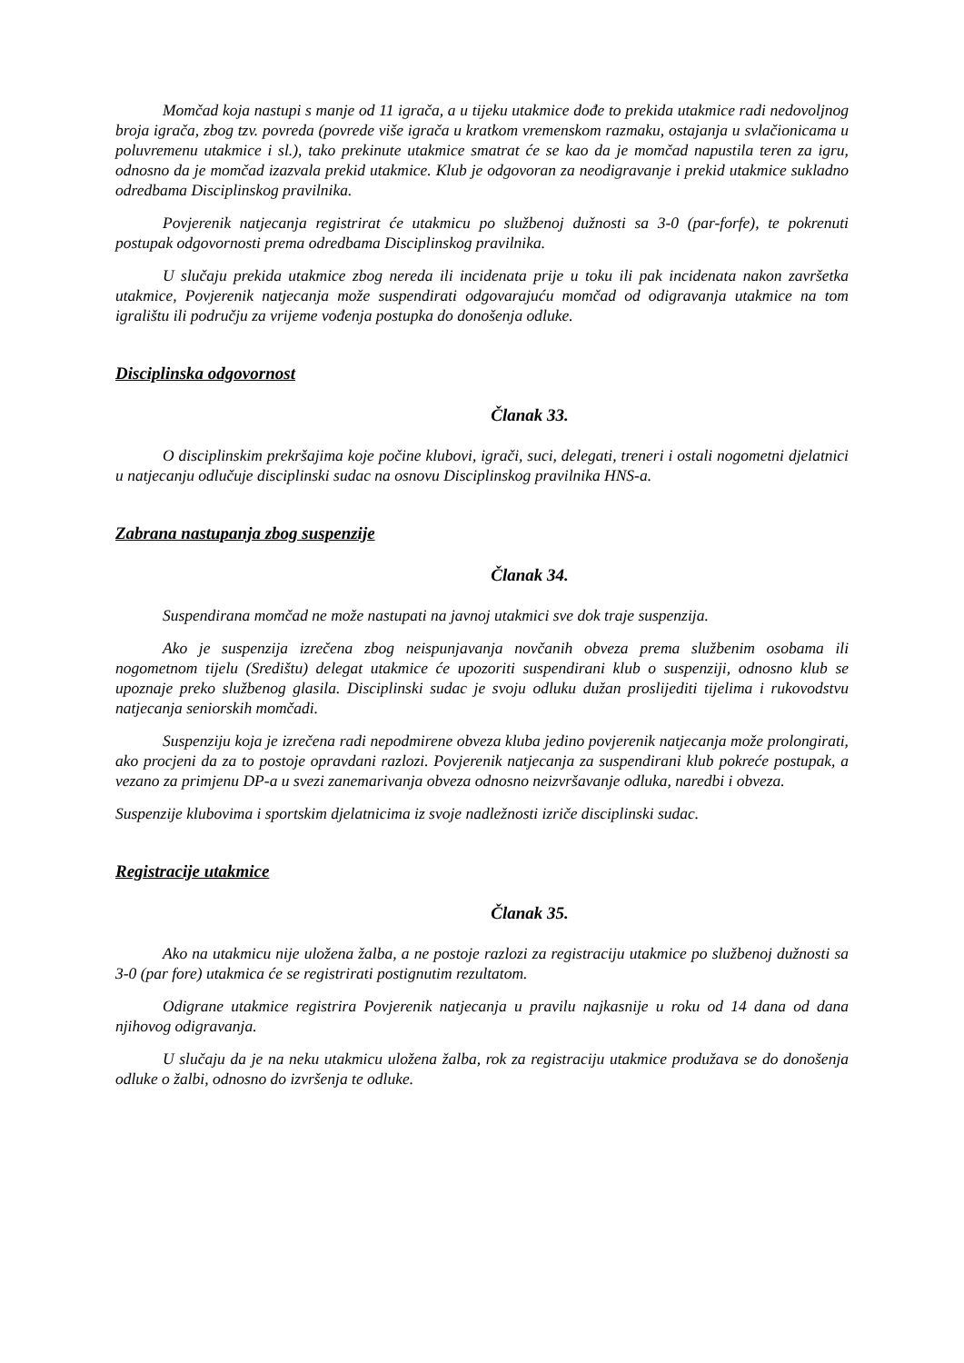Momčad koja nastupi s manje od 11 igrača, a u tijeku utakmice dođe to prekida utakmice radi nedovoljnog broja igrača, zbog tzv. povreda (povrede više igrača u kratkom vremenskom razmaku, ostajanja u svlačionicama u poluvremenu utakmice i sl.), tako prekinute utakmice smatrat će se kao da je momčad napustila teren za igru, odnosno da je momčad izazvala prekid utakmice. Klub je odgovoran za neodigravanje i prekid utakmice sukladno odredbama Disciplinskog pravilnika.
Povjerenik natjecanja registrirat će utakmicu po službenoj dužnosti sa 3-0 (par-forfe), te pokrenuti postupak odgovornosti prema odredbama Disciplinskog pravilnika.
U slučaju prekida utakmice zbog nereda ili incidenata prije u toku ili pak incidenata nakon završetka utakmice, Povjerenik natjecanja može suspendirati odgovarajuću momčad od odigravanja utakmice na tom igralištu ili području za vrijeme vođenja postupka do donošenja odluke.
Disciplinska odgovornost
Članak 33.
O disciplinskim prekršajima koje počine klubovi, igrači, suci, delegati, treneri i ostali nogometni djelatnici u natjecanju odlučuje disciplinski sudac na osnovu Disciplinskog pravilnika HNS-a.
Zabrana nastupanja zbog suspenzije
Članak 34.
Suspendirana momčad ne može nastupati na javnoj utakmici sve dok traje suspenzija.
Ako je suspenzija izrečena zbog neispunjavanja novčanih obveza prema službenim osobama ili nogometnom tijelu (Središtu) delegat utakmice će upozoriti suspendirani klub o suspenziji, odnosno klub se upoznaje preko službenog glasila. Disciplinski sudac je svoju odluku dužan proslijediti tijelima i rukovodstvu natjecanja seniorskih momčadi.
Suspenziju koja je izrečena radi nepodmirene obveza kluba jedino povjerenik natjecanja može prolongirati, ako procjeni da za to postoje opravdani razlozi. Povjerenik natjecanja za suspendirani klub pokreće postupak, a vezano za primjenu DP-a u svezi zanemarivanja obveza odnosno neizvršavanje odluka, naredbi i obveza.
Suspenzije klubovima i sportskim djelatnicima iz svoje nadležnosti izriče disciplinski sudac.
Registracije utakmice
Članak 35.
Ako na utakmicu nije uložena žalba, a ne postoje razlozi za registraciju utakmice po službenoj dužnosti sa 3-0 (par fore) utakmica će se registrirati postignutim rezultatom.
Odigrane utakmice registrira Povjerenik natjecanja u pravilu najkasnije u roku od 14 dana od dana njihovog odigravanja.
U slučaju da je na neku utakmicu uložena žalba, rok za registraciju utakmice produžava se do donošenja odluke o žalbi, odnosno do izvršenja te odluke.